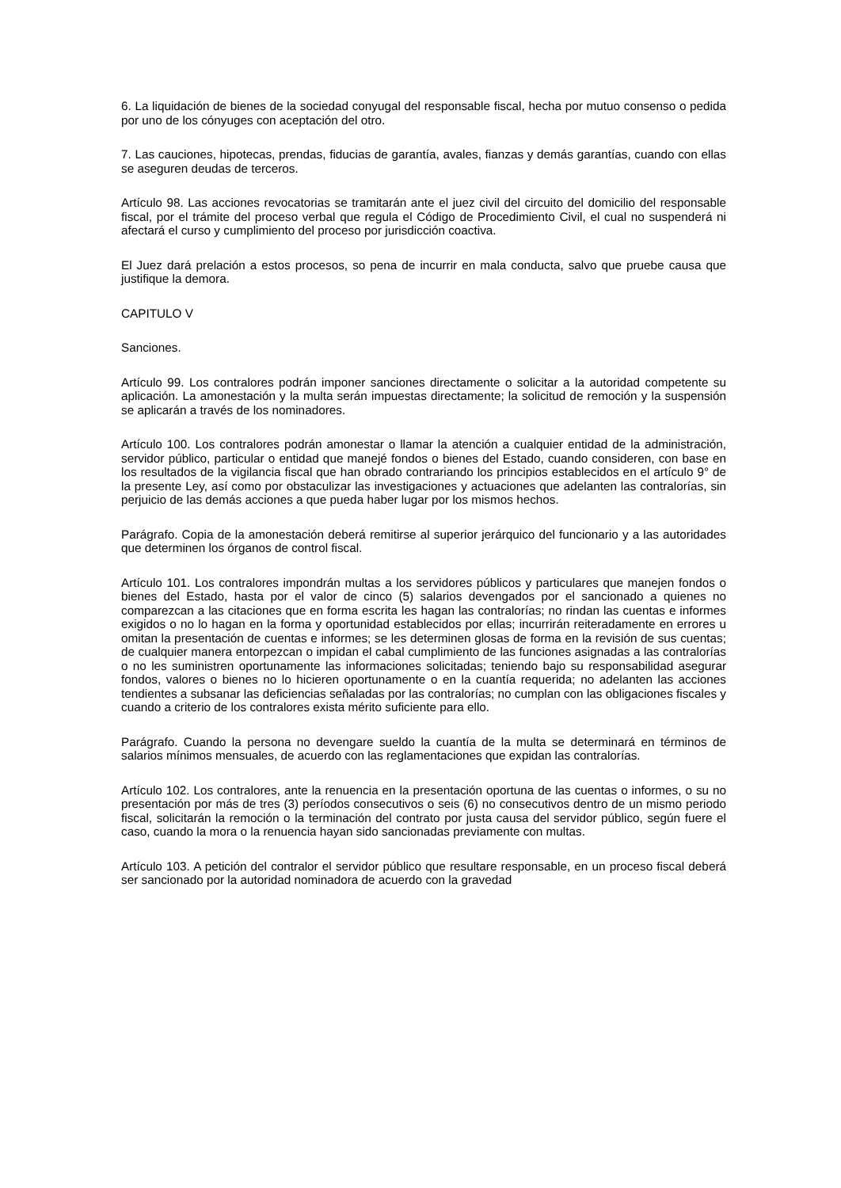6. La liquidación de bienes de la sociedad conyugal del responsable fiscal, hecha por mutuo consenso o pedida por uno de los cónyuges con aceptación del otro.
7. Las cauciones, hipotecas, prendas, fiducias de garantía, avales, fianzas y demás garantías, cuando con ellas se aseguren deudas de terceros.
Artículo 98. Las acciones revocatorias se tramitarán ante el juez civil del circuito del domicilio del responsable fiscal, por el trámite del proceso verbal que regula el Código de Procedimiento Civil, el cual no suspenderá ni afectará el curso y cumplimiento del proceso por jurisdicción coactiva.
El Juez dará prelación a estos procesos, so pena de incurrir en mala conducta, salvo que pruebe causa que justifique la demora.
CAPITULO V
Sanciones.
Artículo 99. Los contralores podrán imponer sanciones directamente o solicitar a la autoridad competente su aplicación. La amonestación y la multa serán impuestas directamente; la solicitud de remoción y la suspensión se aplicarán a través de los nominadores.
Artículo 100. Los contralores podrán amonestar o llamar la atención a cualquier entidad de la administración, servidor público, particular o entidad que manejé fondos o bienes del Estado, cuando consideren, con base en los resultados de la vigilancia fiscal que han obrado contrariando los principios establecidos en el artículo 9° de la presente Ley, así como por obstaculizar las investigaciones y actuaciones que adelanten las contralorías, sin perjuicio de las demás acciones a que pueda haber lugar por los mismos hechos.
Parágrafo. Copia de la amonestación deberá remitirse al superior jerárquico del funcionario y a las autoridades que determinen los órganos de control fiscal.
Artículo 101. Los contralores impondrán multas a los servidores públicos y particulares que manejen fondos o bienes del Estado, hasta por el valor de cinco (5) salarios devengados por el sancionado a quienes no comparezcan a las citaciones que en forma escrita les hagan las contralorías; no rindan las cuentas e informes exigidos o no lo hagan en la forma y oportunidad establecidos por ellas; incurrirán reiteradamente en errores u omitan la presentación de cuentas e informes; se les determinen glosas de forma en la revisión de sus cuentas; de cualquier manera entorpezcan o impidan el cabal cumplimiento de las funciones asignadas a las contralorías o no les suministren oportunamente las informaciones solicitadas; teniendo bajo su responsabilidad asegurar fondos, valores o bienes no lo hicieren oportunamente o en la cuantía requerida; no adelanten las acciones tendientes a subsanar las deficiencias señaladas por las contralorías; no cumplan con las obligaciones fiscales y cuando a criterio de los contralores exista mérito suficiente para ello.
Parágrafo. Cuando la persona no devengare sueldo la cuantía de la multa se determinará en términos de salarios mínimos mensuales, de acuerdo con las reglamentaciones que expidan las contralorías.
Artículo 102. Los contralores, ante la renuencia en la presentación oportuna de las cuentas o informes, o su no presentación por más de tres (3) períodos consecutivos o seis (6) no consecutivos dentro de un mismo periodo fiscal, solicitarán la remoción o la terminación del contrato por justa causa del servidor público, según fuere el caso, cuando la mora o la renuencia hayan sido sancionadas previamente con multas.
Artículo 103. A petición del contralor el servidor público que resultare responsable, en un proceso fiscal deberá ser sancionado por la autoridad nominadora de acuerdo con la gravedad